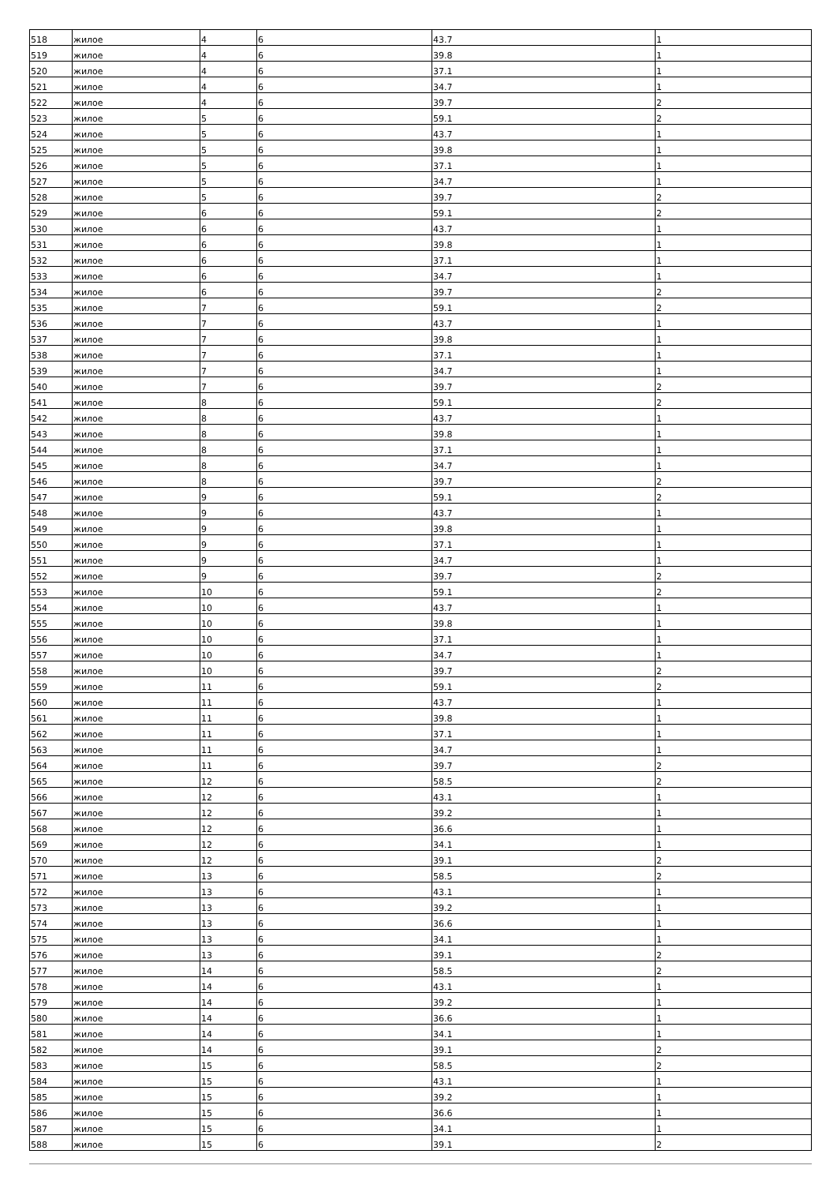| 518 | жилое | 4 | 6 | 43.7 | 1 |
| 519 | жилое | 4 | 6 | 39.8 | 1 |
| 520 | жилое | 4 | 6 | 37.1 | 1 |
| 521 | жилое | 4 | 6 | 34.7 | 1 |
| 522 | жилое | 4 | 6 | 39.7 | 2 |
| 523 | жилое | 5 | 6 | 59.1 | 2 |
| 524 | жилое | 5 | 6 | 43.7 | 1 |
| 525 | жилое | 5 | 6 | 39.8 | 1 |
| 526 | жилое | 5 | 6 | 37.1 | 1 |
| 527 | жилое | 5 | 6 | 34.7 | 1 |
| 528 | жилое | 5 | 6 | 39.7 | 2 |
| 529 | жилое | 6 | 6 | 59.1 | 2 |
| 530 | жилое | 6 | 6 | 43.7 | 1 |
| 531 | жилое | 6 | 6 | 39.8 | 1 |
| 532 | жилое | 6 | 6 | 37.1 | 1 |
| 533 | жилое | 6 | 6 | 34.7 | 1 |
| 534 | жилое | 6 | 6 | 39.7 | 2 |
| 535 | жилое | 7 | 6 | 59.1 | 2 |
| 536 | жилое | 7 | 6 | 43.7 | 1 |
| 537 | жилое | 7 | 6 | 39.8 | 1 |
| 538 | жилое | 7 | 6 | 37.1 | 1 |
| 539 | жилое | 7 | 6 | 34.7 | 1 |
| 540 | жилое | 7 | 6 | 39.7 | 2 |
| 541 | жилое | 8 | 6 | 59.1 | 2 |
| 542 | жилое | 8 | 6 | 43.7 | 1 |
| 543 | жилое | 8 | 6 | 39.8 | 1 |
| 544 | жилое | 8 | 6 | 37.1 | 1 |
| 545 | жилое | 8 | 6 | 34.7 | 1 |
| 546 | жилое | 8 | 6 | 39.7 | 2 |
| 547 | жилое | 9 | 6 | 59.1 | 2 |
| 548 | жилое | 9 | 6 | 43.7 | 1 |
| 549 | жилое | 9 | 6 | 39.8 | 1 |
| 550 | жилое | 9 | 6 | 37.1 | 1 |
| 551 | жилое | 9 | 6 | 34.7 | 1 |
| 552 | жилое | 9 | 6 | 39.7 | 2 |
| 553 | жилое | 10 | 6 | 59.1 | 2 |
| 554 | жилое | 10 | 6 | 43.7 | 1 |
| 555 | жилое | 10 | 6 | 39.8 | 1 |
| 556 | жилое | 10 | 6 | 37.1 | 1 |
| 557 | жилое | 10 | 6 | 34.7 | 1 |
| 558 | жилое | 10 | 6 | 39.7 | 2 |
| 559 | жилое | 11 | 6 | 59.1 | 2 |
| 560 | жилое | 11 | 6 | 43.7 | 1 |
| 561 | жилое | 11 | 6 | 39.8 | 1 |
| 562 | жилое | 11 | 6 | 37.1 | 1 |
| 563 | жилое | 11 | 6 | 34.7 | 1 |
| 564 | жилое | 11 | 6 | 39.7 | 2 |
| 565 | жилое | 12 | 6 | 58.5 | 2 |
| 566 | жилое | 12 | 6 | 43.1 | 1 |
| 567 | жилое | 12 | 6 | 39.2 | 1 |
| 568 | жилое | 12 | 6 | 36.6 | 1 |
| 569 | жилое | 12 | 6 | 34.1 | 1 |
| 570 | жилое | 12 | 6 | 39.1 | 2 |
| 571 | жилое | 13 | 6 | 58.5 | 2 |
| 572 | жилое | 13 | 6 | 43.1 | 1 |
| 573 | жилое | 13 | 6 | 39.2 | 1 |
| 574 | жилое | 13 | 6 | 36.6 | 1 |
| 575 | жилое | 13 | 6 | 34.1 | 1 |
| 576 | жилое | 13 | 6 | 39.1 | 2 |
| 577 | жилое | 14 | 6 | 58.5 | 2 |
| 578 | жилое | 14 | 6 | 43.1 | 1 |
| 579 | жилое | 14 | 6 | 39.2 | 1 |
| 580 | жилое | 14 | 6 | 36.6 | 1 |
| 581 | жилое | 14 | 6 | 34.1 | 1 |
| 582 | жилое | 14 | 6 | 39.1 | 2 |
| 583 | жилое | 15 | 6 | 58.5 | 2 |
| 584 | жилое | 15 | 6 | 43.1 | 1 |
| 585 | жилое | 15 | 6 | 39.2 | 1 |
| 586 | жилое | 15 | 6 | 36.6 | 1 |
| 587 | жилое | 15 | 6 | 34.1 | 1 |
| 588 | жилое | 15 | 6 | 39.1 | 2 |